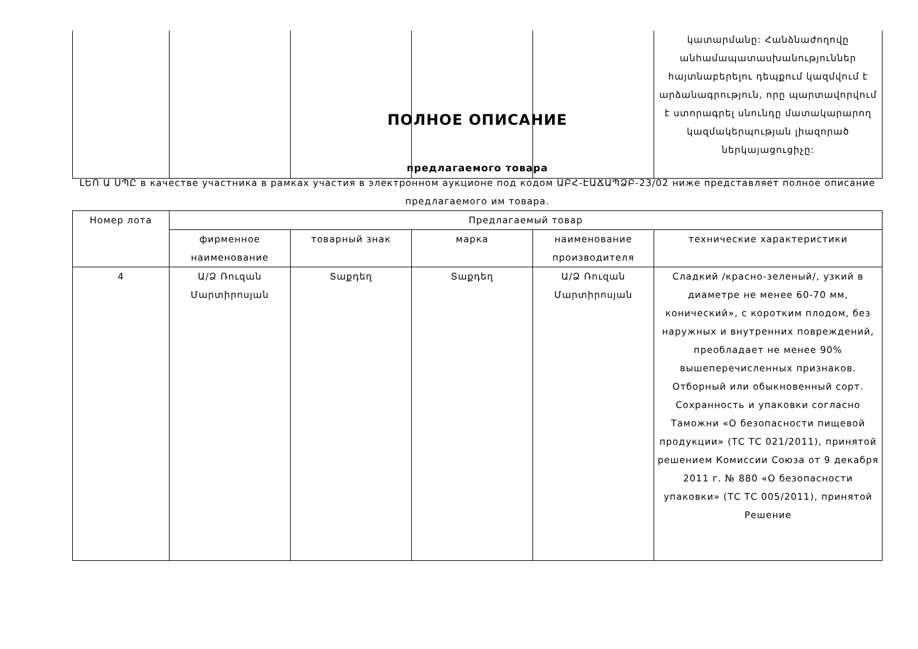| | | | | | կատարմանը: Հանձնաժողովը անհամապատասխանություններ հայտնաբերելու դեպքում կազմվում է արձանագրություն, որը պարտավորվում է ստորագրել սնունդը մատակարարող կազմակերպության լիազորած ներկայացուցիչը: |
ПОЛНОЕ ОПИСАНИЕ
предлагаемого товара
ԼԵՈ Ա ՍՊԸ в качестве участника в рамках участия в электронном аукционе под кодом ԱԲՀ-ԷԱՃԱՊՁԲ-23/02 ниже представляет полное описание предлагаемого им товара.
| Номер лота | Предлагаемый товар | | | | |
| --- | --- | --- | --- | --- | --- |
| | фирменное наименование | товарный знак | марка | наименование производителя | технические характеристики |
| 4 | Ա/Ձ Ռուզան Մարտիրոսյան | Տաքդեղ | Տաքդեղ | Ա/Ձ Ռուզան Մարտիրոսյան | Сладкий /красно-зеленый/, узкий в диаметре не менее 60-70 мм, конический», с коротким плодом, без наружных и внутренних повреждений, преобладает не менее 90% вышеперечисленных признаков. Отборный или обыкновенный сорт. Сохранность и упаковки согласно Таможни «О безопасности пищевой продукции» (ТС ТС 021/2011), принятой решением Комиссии Союза от 9 декабря 2011 г. № 880 «О безопасности упаковки» (ТС ТС 005/2011), принятой Решение |